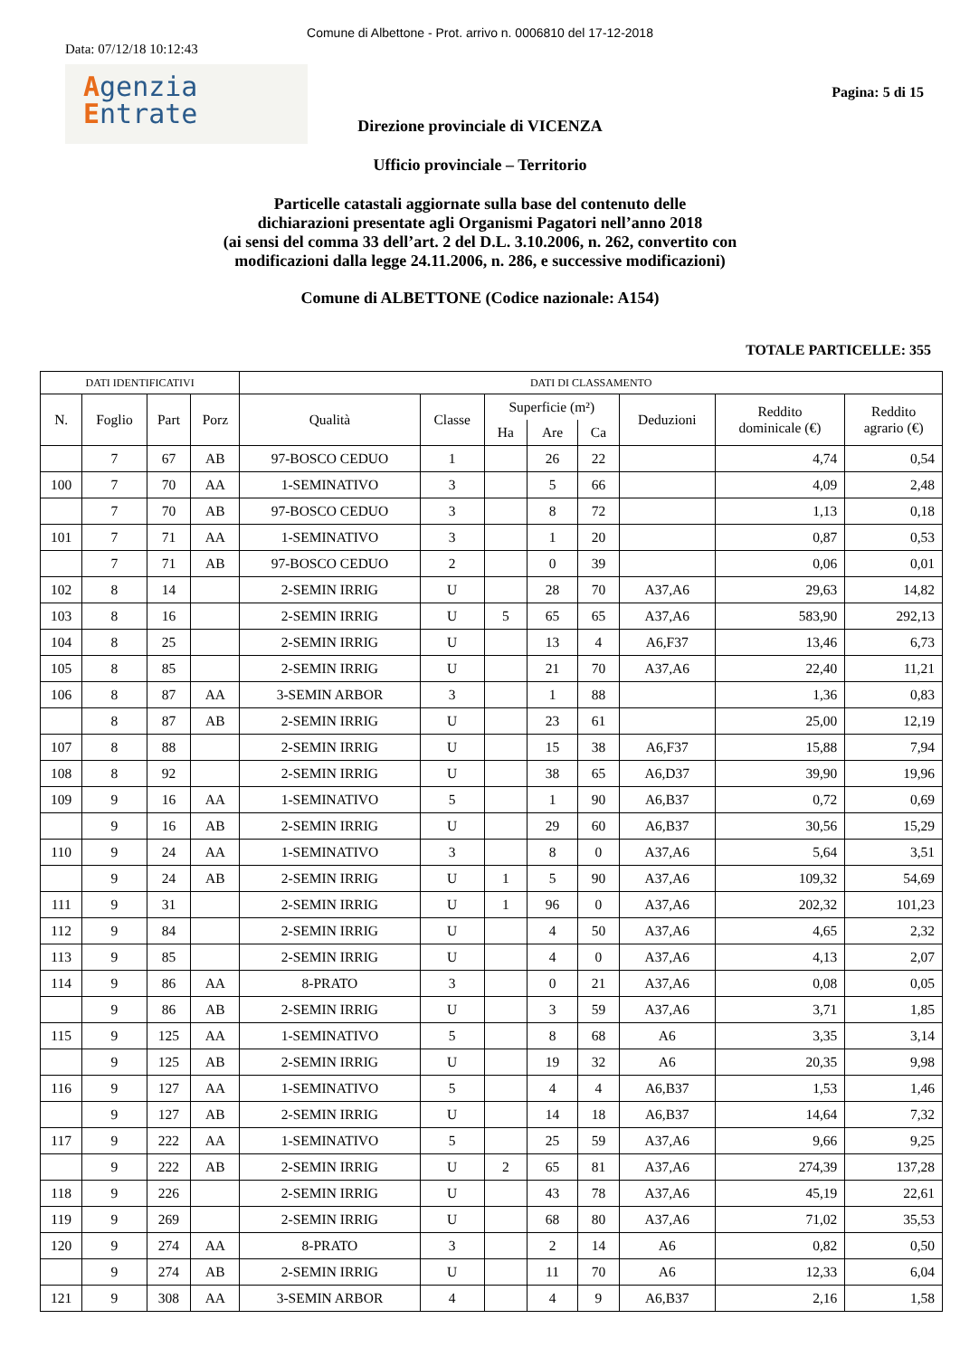Comune di Albettone - Prot. arrivo n. 0006810 del 17-12-2018
Data: 07/12/18 10:12:43
Agenzia
Entrate
Pagina: 5 di 15
Direzione provinciale di VICENZA
Ufficio provinciale – Territorio
Particelle catastali aggiornate sulla base del contenuto delle
dichiarazioni presentate agli Organismi Pagatori nell’anno 2018
(ai sensi del comma 33 dell’art. 2 del D.L. 3.10.2006, n. 262, convertito con
modificazioni dalla legge 24.11.2006, n. 286, e successive modificazioni)
Comune di ALBETTONE (Codice nazionale: A154)
TOTALE PARTICELLE: 355
| DATI IDENTIFICATIVI | | | | DATI DI CLASSAMENTO | | | | | | | |
| --- | --- | --- | --- | --- | --- | --- | --- | --- | --- | --- | --- |
| N. | Foglio | Part | Porz | Qualità | Classe | Superficie (m²) | | | Deduzioni | Reddito dominicale (€) | Reddito agrario (€) |
| | | | | | | Ha | Are | Ca | | | |
| | 7 | 67 | AB | 97-BOSCO CEDUO | 1 | | 26 | 22 | | 4,74 | 0,54 |
| 100 | 7 | 70 | AA | 1-SEMINATIVO | 3 | | 5 | 66 | | 4,09 | 2,48 |
| | 7 | 70 | AB | 97-BOSCO CEDUO | 3 | | 8 | 72 | | 1,13 | 0,18 |
| 101 | 7 | 71 | AA | 1-SEMINATIVO | 3 | | 1 | 20 | | 0,87 | 0,53 |
| | 7 | 71 | AB | 97-BOSCO CEDUO | 2 | | 0 | 39 | | 0,06 | 0,01 |
| 102 | 8 | 14 | | 2-SEMIN IRRIG | U | | 28 | 70 | A37,A6 | 29,63 | 14,82 |
| 103 | 8 | 16 | | 2-SEMIN IRRIG | U | 5 | 65 | 65 | A37,A6 | 583,90 | 292,13 |
| 104 | 8 | 25 | | 2-SEMIN IRRIG | U | | 13 | 4 | A6,F37 | 13,46 | 6,73 |
| 105 | 8 | 85 | | 2-SEMIN IRRIG | U | | 21 | 70 | A37,A6 | 22,40 | 11,21 |
| 106 | 8 | 87 | AA | 3-SEMIN ARBOR | 3 | | 1 | 88 | | 1,36 | 0,83 |
| | 8 | 87 | AB | 2-SEMIN IRRIG | U | | 23 | 61 | | 25,00 | 12,19 |
| 107 | 8 | 88 | | 2-SEMIN IRRIG | U | | 15 | 38 | A6,F37 | 15,88 | 7,94 |
| 108 | 8 | 92 | | 2-SEMIN IRRIG | U | | 38 | 65 | A6,D37 | 39,90 | 19,96 |
| 109 | 9 | 16 | AA | 1-SEMINATIVO | 5 | | 1 | 90 | A6,B37 | 0,72 | 0,69 |
| | 9 | 16 | AB | 2-SEMIN IRRIG | U | | 29 | 60 | A6,B37 | 30,56 | 15,29 |
| 110 | 9 | 24 | AA | 1-SEMINATIVO | 3 | | 8 | 0 | A37,A6 | 5,64 | 3,51 |
| | 9 | 24 | AB | 2-SEMIN IRRIG | U | 1 | 5 | 90 | A37,A6 | 109,32 | 54,69 |
| 111 | 9 | 31 | | 2-SEMIN IRRIG | U | 1 | 96 | 0 | A37,A6 | 202,32 | 101,23 |
| 112 | 9 | 84 | | 2-SEMIN IRRIG | U | | 4 | 50 | A37,A6 | 4,65 | 2,32 |
| 113 | 9 | 85 | | 2-SEMIN IRRIG | U | | 4 | 0 | A37,A6 | 4,13 | 2,07 |
| 114 | 9 | 86 | AA | 8-PRATO | 3 | | 0 | 21 | A37,A6 | 0,08 | 0,05 |
| | 9 | 86 | AB | 2-SEMIN IRRIG | U | | 3 | 59 | A37,A6 | 3,71 | 1,85 |
| 115 | 9 | 125 | AA | 1-SEMINATIVO | 5 | | 8 | 68 | A6 | 3,35 | 3,14 |
| | 9 | 125 | AB | 2-SEMIN IRRIG | U | | 19 | 32 | A6 | 20,35 | 9,98 |
| 116 | 9 | 127 | AA | 1-SEMINATIVO | 5 | | 4 | 4 | A6,B37 | 1,53 | 1,46 |
| | 9 | 127 | AB | 2-SEMIN IRRIG | U | | 14 | 18 | A6,B37 | 14,64 | 7,32 |
| 117 | 9 | 222 | AA | 1-SEMINATIVO | 5 | | 25 | 59 | A37,A6 | 9,66 | 9,25 |
| | 9 | 222 | AB | 2-SEMIN IRRIG | U | 2 | 65 | 81 | A37,A6 | 274,39 | 137,28 |
| 118 | 9 | 226 | | 2-SEMIN IRRIG | U | | 43 | 78 | A37,A6 | 45,19 | 22,61 |
| 119 | 9 | 269 | | 2-SEMIN IRRIG | U | | 68 | 80 | A37,A6 | 71,02 | 35,53 |
| 120 | 9 | 274 | AA | 8-PRATO | 3 | | 2 | 14 | A6 | 0,82 | 0,50 |
| | 9 | 274 | AB | 2-SEMIN IRRIG | U | | 11 | 70 | A6 | 12,33 | 6,04 |
| 121 | 9 | 308 | AA | 3-SEMIN ARBOR | 4 | | 4 | 9 | A6,B37 | 2,16 | 1,58 |